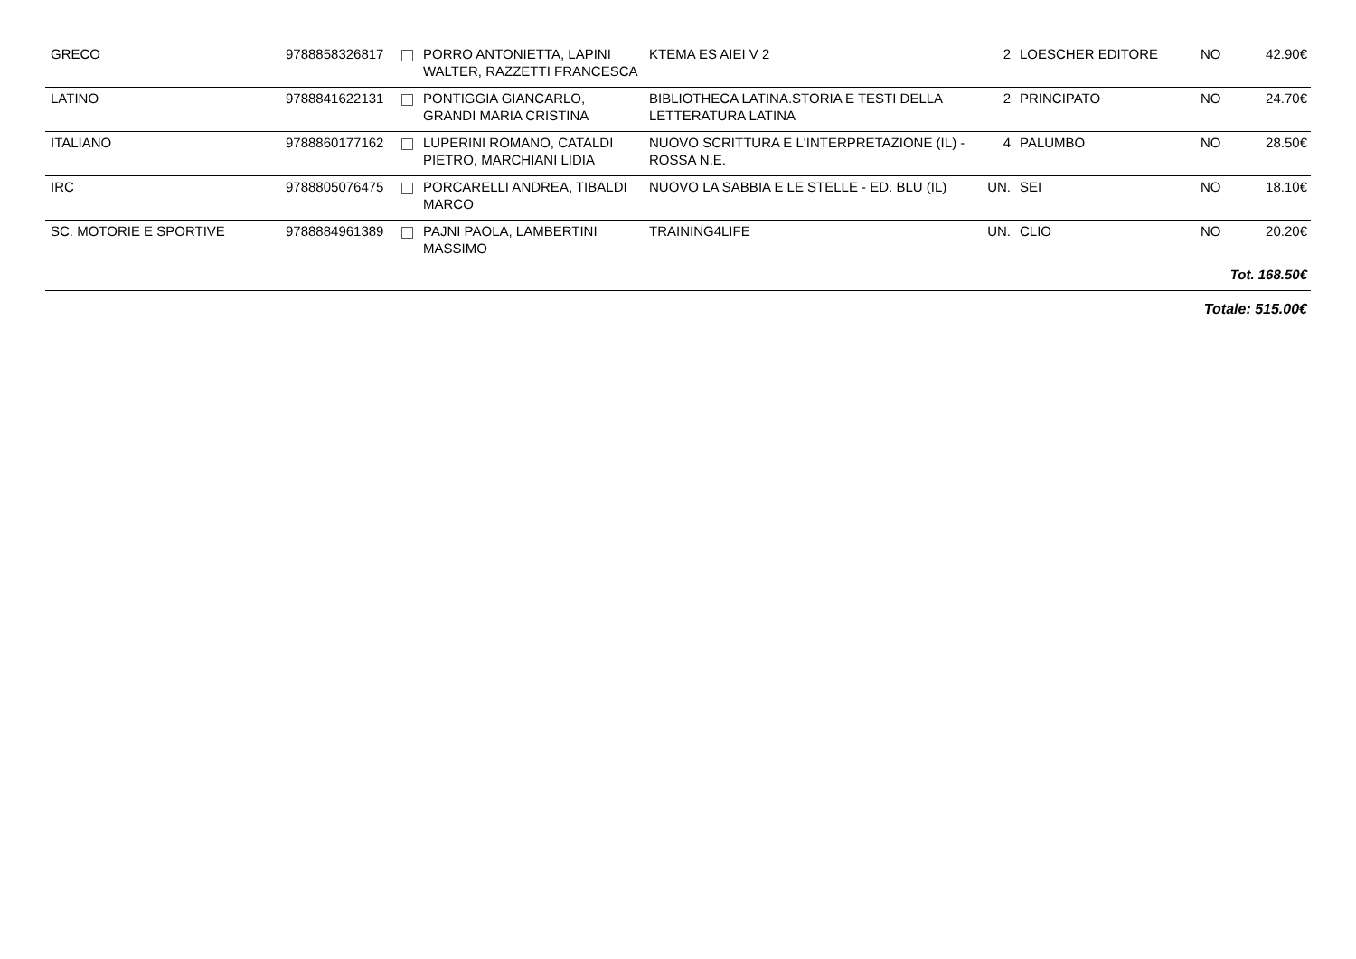| GRECO | 9788858326817 | | PORRO ANTONIETTA, LAPINI WALTER, RAZZETTI FRANCESCA | KTEMA ES AIEI V 2 | 2 | LOESCHER EDITORE | NO | 42.90€ |
| LATINO | 9788841622131 | | PONTIGGIA GIANCARLO, GRANDI MARIA CRISTINA | BIBLIOTHECA LATINA.STORIA E TESTI DELLA LETTERATURA LATINA | 2 | PRINCIPATO | NO | 24.70€ |
| ITALIANO | 9788860177162 | | LUPERINI ROMANO, CATALDI PIETRO, MARCHIANI LIDIA | NUOVO SCRITTURA E L'INTERPRETAZIONE (IL) - ROSSA N.E. | 4 | PALUMBO | NO | 28.50€ |
| IRC | 9788805076475 | | PORCARELLI ANDREA, TIBALDI MARCO | NUOVO LA SABBIA E LE STELLE - ED. BLU (IL) | UN. | SEI | NO | 18.10€ |
| SC. MOTORIE E SPORTIVE | 9788884961389 | | PAJNI PAOLA, LAMBERTINI MASSIMO | TRAINING4LIFE | UN. | CLIO | NO | 20.20€ |
| Tot. 168.50€ | | | | | | | | |
| Totale: 515.00€ | | | | | | | | |